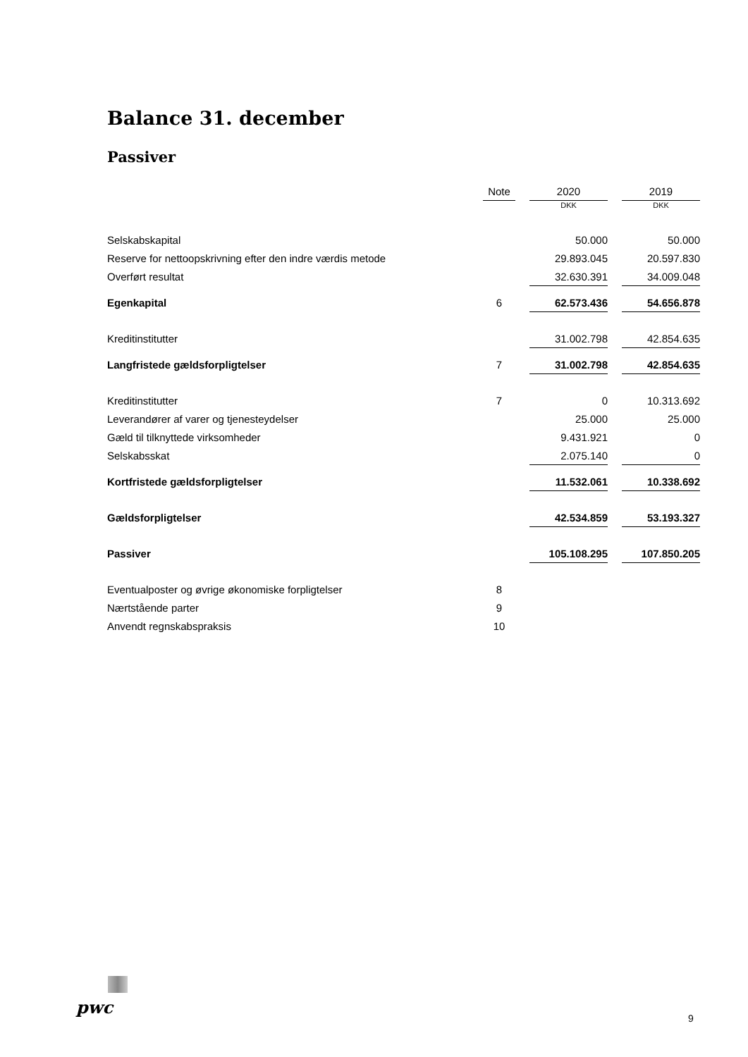Balance 31. december
Passiver
| | Note | | 2020 | | 2019 |
| --- | --- | --- | --- | --- | --- |
| | | | DKK | | DKK |
| Selskabskapital | | | 50.000 | | 50.000 |
| Reserve for nettoopskrivning efter den indre værdis metode | | | 29.893.045 | | 20.597.830 |
| Overført resultat | | | 32.630.391 | | 34.009.048 |
| Egenkapital | 6 | | 62.573.436 | | 54.656.878 |
| Kreditinstitutter | | | 31.002.798 | | 42.854.635 |
| Langfristede gældsforpligtelser | 7 | | 31.002.798 | | 42.854.635 |
| Kreditinstitutter | 7 | | 0 | | 10.313.692 |
| Leverandører af varer og tjenesteydelser | | | 25.000 | | 25.000 |
| Gæld til tilknyttede virksomheder | | | 9.431.921 | | 0 |
| Selskabsskat | | | 2.075.140 | | 0 |
| Kortfristede gældsforpligtelser | | | 11.532.061 | | 10.338.692 |
| Gældsforpligtelser | | | 42.534.859 | | 53.193.327 |
| Passiver | | | 105.108.295 | | 107.850.205 |
| Eventualposter og øvrige økonomiske forpligtelser | 8 | | | | |
| Nærtstående parter | 9 | | | | |
| Anvendt regnskabspraksis | 10 | | | | |
pwc
9